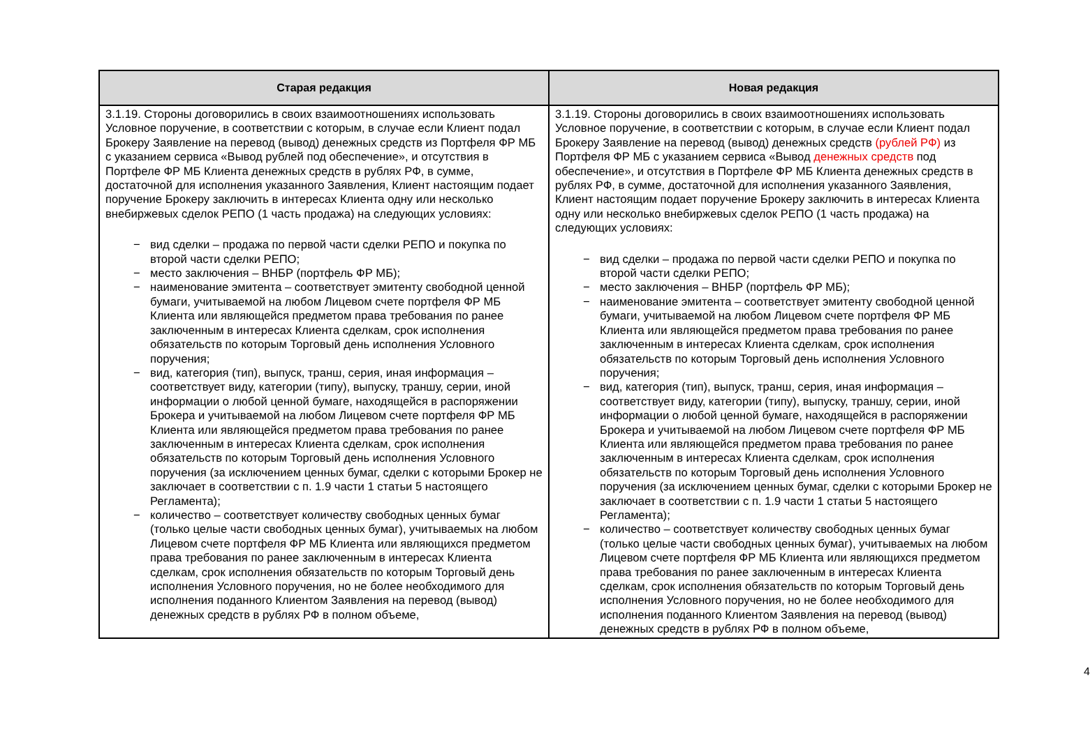| Старая редакция | Новая редакция |
| --- | --- |
| 3.1.19. Стороны договорились в своих взаимоотношениях использовать Условное поручение, в соответствии с которым, в случае если Клиент подал Брокеру Заявление на перевод (вывод) денежных средств из Портфеля ФР МБ с указанием сервиса «Вывод рублей под обеспечение», и отсутствия в Портфеле ФР МБ Клиента денежных средств в рублях РФ, в сумме, достаточной для исполнения указанного Заявления, Клиент настоящим подает поручение Брокеру заключить в интересах Клиента одну или несколько внебиржевых сделок РЕПО (1 часть продажа) на следующих условиях: − вид сделки – продажа по первой части сделки РЕПО и покупка по второй части сделки РЕПО; − место заключения – ВНБР (портфель ФР МБ); − наименование эмитента – соответствует эмитенту свободной ценной бумаги, учитываемой на любом Лицевом счете портфеля ФР МБ Клиента или являющейся предметом права требования по ранее заключенным в интересах Клиента сделкам, срок исполнения обязательств по которым Торговый день исполнения Условного поручения; − вид, категория (тип), выпуск, транш, серия, иная информация – соответствует виду, категории (типу), выпуску, траншу, серии, иной информации о любой ценной бумаге, находящейся в распоряжении Брокера и учитываемой на любом Лицевом счете портфеля ФР МБ Клиента или являющейся предметом права требования по ранее заключенным в интересах Клиента сделкам, срок исполнения обязательств по которым Торговый день исполнения Условного поручения (за исключением ценных бумаг, сделки с которыми Брокер не заключает в соответствии с п. 1.9 части 1 статьи 5 настоящего Регламента); − количество – соответствует количеству свободных ценных бумаг (только целые части свободных ценных бумаг), учитываемых на любом Лицевом счете портфеля ФР МБ Клиента или являющихся предметом права требования по ранее заключенным в интересах Клиента сделкам, срок исполнения обязательств по которым Торговый день исполнения Условного поручения, но не более необходимого для исполнения поданного Клиентом Заявления на перевод (вывод) денежных средств в рублях РФ в полном объеме, | 3.1.19. Стороны договорились в своих взаимоотношениях использовать Условное поручение, в соответствии с которым, в случае если Клиент подал Брокеру Заявление на перевод (вывод) денежных средств (рублей РФ) из Портфеля ФР МБ с указанием сервиса «Вывод денежных средств под обеспечение», и отсутствия в Портфеле ФР МБ Клиента денежных средств в рублях РФ, в сумме, достаточной для исполнения указанного Заявления, Клиент настоящим подает поручение Брокеру заключить в интересах Клиента одну или несколько внебиржевых сделок РЕПО (1 часть продажа) на следующих условиях: − вид сделки – продажа по первой части сделки РЕПО и покупка по второй части сделки РЕПО; − место заключения – ВНБР (портфель ФР МБ); − наименование эмитента – соответствует эмитенту свободной ценной бумаги, учитываемой на любом Лицевом счете портфеля ФР МБ Клиента или являющейся предметом права требования по ранее заключенным в интересах Клиента сделкам, срок исполнения обязательств по которым Торговый день исполнения Условного поручения; − вид, категория (тип), выпуск, транш, серия, иная информация – соответствует виду, категории (типу), выпуску, траншу, серии, иной информации о любой ценной бумаге, находящейся в распоряжении Брокера и учитываемой на любом Лицевом счете портфеля ФР МБ Клиента или являющейся предметом права требования по ранее заключенным в интересах Клиента сделкам, срок исполнения обязательств по которым Торговый день исполнения Условного поручения (за исключением ценных бумаг, сделки с которыми Брокер не заключает в соответствии с п. 1.9 части 1 статьи 5 настоящего Регламента); − количество – соответствует количеству свободных ценных бумаг (только целые части свободных ценных бумаг), учитываемых на любом Лицевом счете портфеля ФР МБ Клиента или являющихся предметом права требования по ранее заключенным в интересах Клиента сделкам, срок исполнения обязательств по которым Торговый день исполнения Условного поручения, но не более необходимого для исполнения поданного Клиентом Заявления на перевод (вывод) денежных средств в рублях РФ в полном объеме, |
4